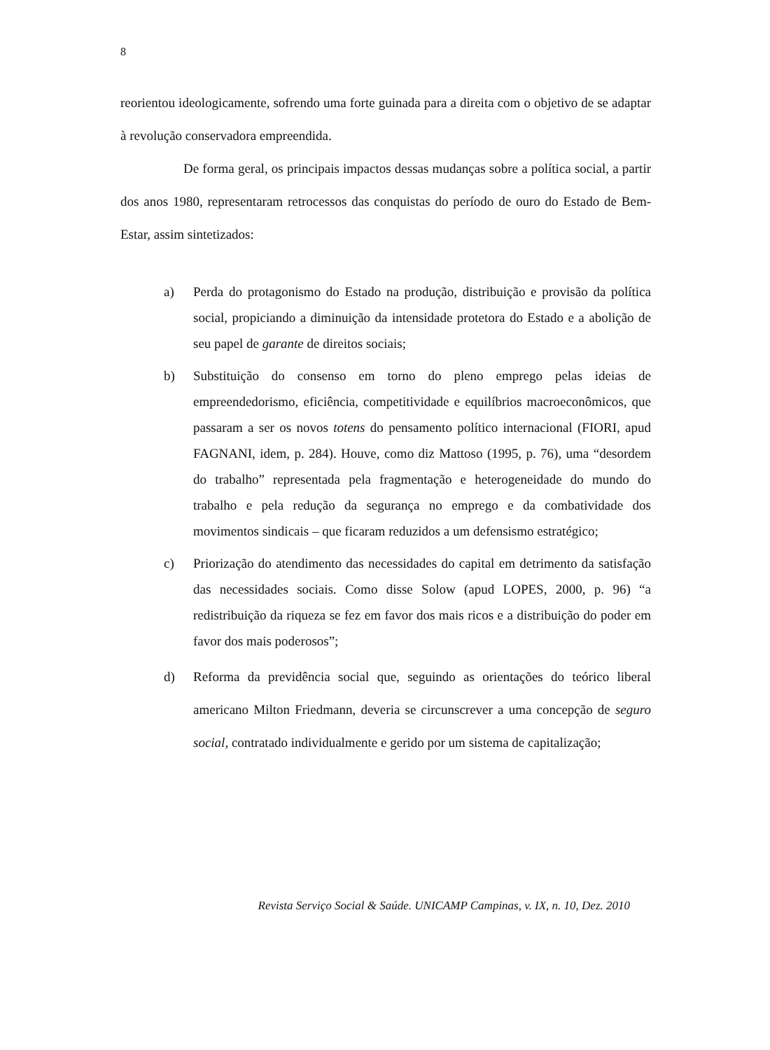8
reorientou ideologicamente, sofrendo uma forte guinada para a direita com o objetivo de se adaptar à revolução conservadora empreendida.
De forma geral, os principais impactos dessas mudanças sobre a política social, a partir dos anos 1980, representaram retrocessos das conquistas do período de ouro do Estado de Bem-Estar, assim sintetizados:
a) Perda do protagonismo do Estado na produção, distribuição e provisão da política social, propiciando a diminuição da intensidade protetora do Estado e a abolição de seu papel de garante de direitos sociais;
b) Substituição do consenso em torno do pleno emprego pelas ideias de empreendedorismo, eficiência, competitividade e equilíbrios macroeconômicos, que passaram a ser os novos totens do pensamento político internacional (FIORI, apud FAGNANI, idem, p. 284). Houve, como diz Mattoso (1995, p. 76), uma “desordem do trabalho” representada pela fragmentação e heterogeneidade do mundo do trabalho e pela redução da segurança no emprego e da combatividade dos movimentos sindicais – que ficaram reduzidos a um defensismo estratégico;
c) Priorização do atendimento das necessidades do capital em detrimento da satisfação das necessidades sociais. Como disse Solow (apud LOPES, 2000, p. 96) “a redistribuição da riqueza se fez em favor dos mais ricos e a distribuição do poder em favor dos mais poderosos”;
d) Reforma da previdência social que, seguindo as orientações do teórico liberal americano Milton Friedmann, deveria se circunscrever a uma concepção de seguro social, contratado individualmente e gerido por um sistema de capitalização;
Revista Serviço Social & Saúde. UNICAMP Campinas, v. IX, n. 10, Dez. 2010